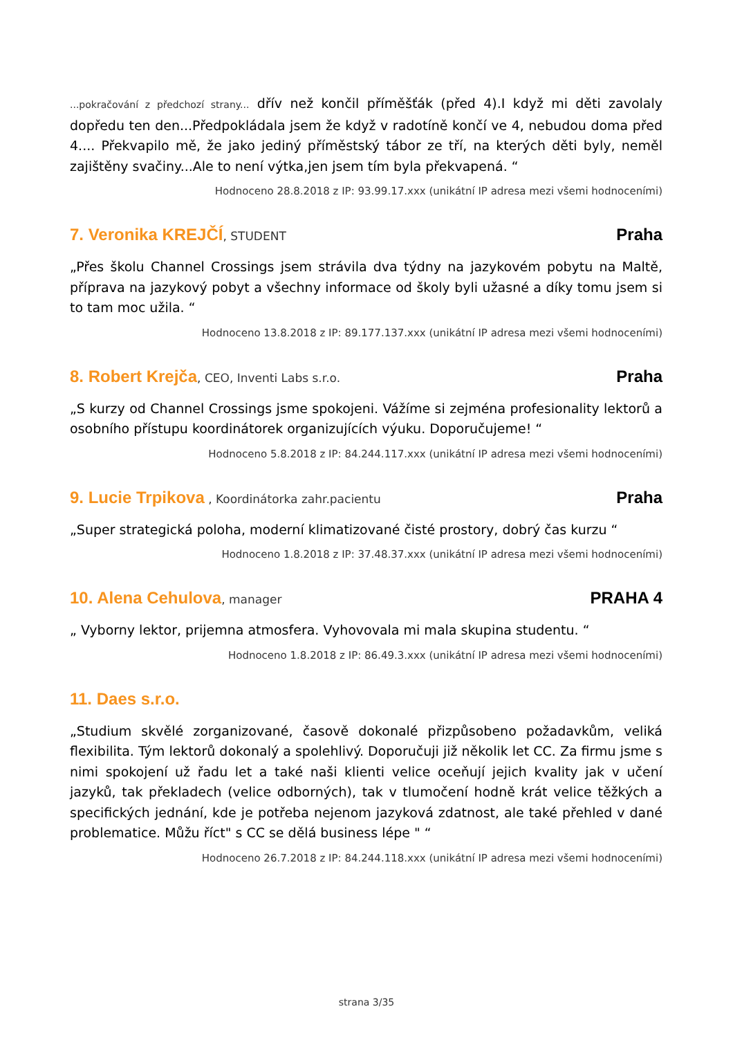...pokračování z předchozí strany... dřív než končil příměšťák (před 4).I když mi děti zavolaly dopředu ten den...Předpokládala jsem že když v radotíně končí ve 4, nebudou doma před 4.... Překvapilo mě, že jako jediný příměstský tábor ze tří, na kterých děti byly, neměl zajištěny svačiny...Ale to není výtka,jen jsem tím byla překvapená. “
Hodnoceno 28.8.2018 z IP: 93.99.17.xxx (unikátní IP adresa mezi všemi hodnoceními)
7. Veronika KREJČÍ, STUDENT
Praha
„Přes školu Channel Crossings jsem strávila dva týdny na jazykovém pobytu na Maltě, příprava na jazykový pobyt a všechny informace od školy byli užasné a díky tomu jsem si to tam moc užila. “
Hodnoceno 13.8.2018 z IP: 89.177.137.xxx (unikátní IP adresa mezi všemi hodnoceními)
8. Robert Krejča, CEO, Inventi Labs s.r.o.
Praha
„S kurzy od Channel Crossings jsme spokojeni. Vážíme si zejména profesionality lektorů a osobního přístupu koordinátorek organizujících výuku. Doporučujeme! “
Hodnoceno 5.8.2018 z IP: 84.244.117.xxx (unikátní IP adresa mezi všemi hodnoceními)
9. Lucie Trpikova , Koordinátorka zahr.pacientu
Praha
„Super strategická poloha, moderní klimatizované čisté prostory, dobrý čas kurzu “
Hodnoceno 1.8.2018 z IP: 37.48.37.xxx (unikátní IP adresa mezi všemi hodnoceními)
10. Alena Cehulova, manager
PRAHA 4
„ Vyborny lektor, prijemna atmosfera. Vyhovovala mi mala skupina studentu. “
Hodnoceno 1.8.2018 z IP: 86.49.3.xxx (unikátní IP adresa mezi všemi hodnoceními)
11. Daes s.r.o.
„Studium skvělé zorganizované, časově dokonalé přizpůsobeno požadavkům, veliká flexibilita. Tým lektorů dokonalý a spolehlivý. Doporučuji již několik let CC. Za firmu jsme s nimi spokojení už řadu let a také naši klienti velice oceňují jejich kvality jak v učení jazyků, tak překladech (velice odborných), tak v tlumočení hodně krát velice těžkých a specifických jednání, kde je potřeba nejenom jazyková zdatnost, ale také přehled v dané problematice. Můžu říct" s CC se dělá business lépe " “
Hodnoceno 26.7.2018 z IP: 84.244.118.xxx (unikátní IP adresa mezi všemi hodnoceními)
strana 3/35